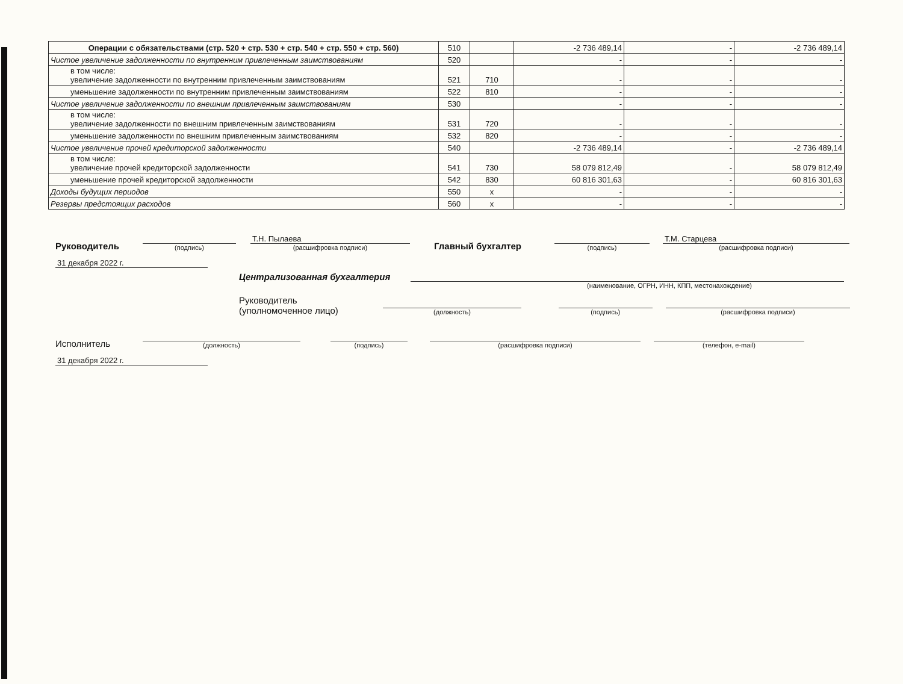| Операции с обязательствами (стр. 520 + стр. 530 + стр. 540 + стр. 550 + стр. 560) | 510 | | -2 736 489,14 | - | -2 736 489,14 |
| Чистое увеличение задолженности по внутренним привлеченным заимствованиям | 520 | | - | - | - |
| в том числе: увеличение задолженности по внутренним привлеченным заимствованиям | 521 | 710 | - | - | - |
| уменьшение задолженности по внутренним привлеченным заимствованиям | 522 | 810 | - | - | - |
| Чистое увеличение задолженности по внешним привлеченным заимствованиям | 530 | | - | - | - |
| в том числе: увеличение задолженности по внешним привлеченным заимствованиям | 531 | 720 | - | - | - |
| уменьшение задолженности по внешним привлеченным заимствованиям | 532 | 820 | - | - | - |
| Чистое увеличение прочей кредиторской задолженности | 540 | | -2 736 489,14 | - | -2 736 489,14 |
| в том числе: увеличение прочей кредиторской задолженности | 541 | 730 | 58 079 812,49 | - | 58 079 812,49 |
| уменьшение прочей кредиторской задолженности | 542 | 830 | 60 816 301,63 | - | 60 816 301,63 |
| Доходы будущих периодов | 550 | x | - | - | - |
| Резервы предстоящих расходов | 560 | x | - | - | - |
Руководитель
(подпись)
Т.Н. Пылаева
(расшифровка подписи)
Главный бухгалтер
(подпись)
Т.М. Старцева
(расшифровка подписи)
31 декабря 2022 г.
Централизованная бухгалтерия
(наименование, ОГРН, ИНН, КПП, местонахождение)
Руководитель
(уполномоченное лицо)
(должность)
(подпись)
(расшифровка подписи)
Исполнитель
(должность)
(подпись)
(расшифровка подписи)
(телефон, e-mail)
31 декабря 2022 г.